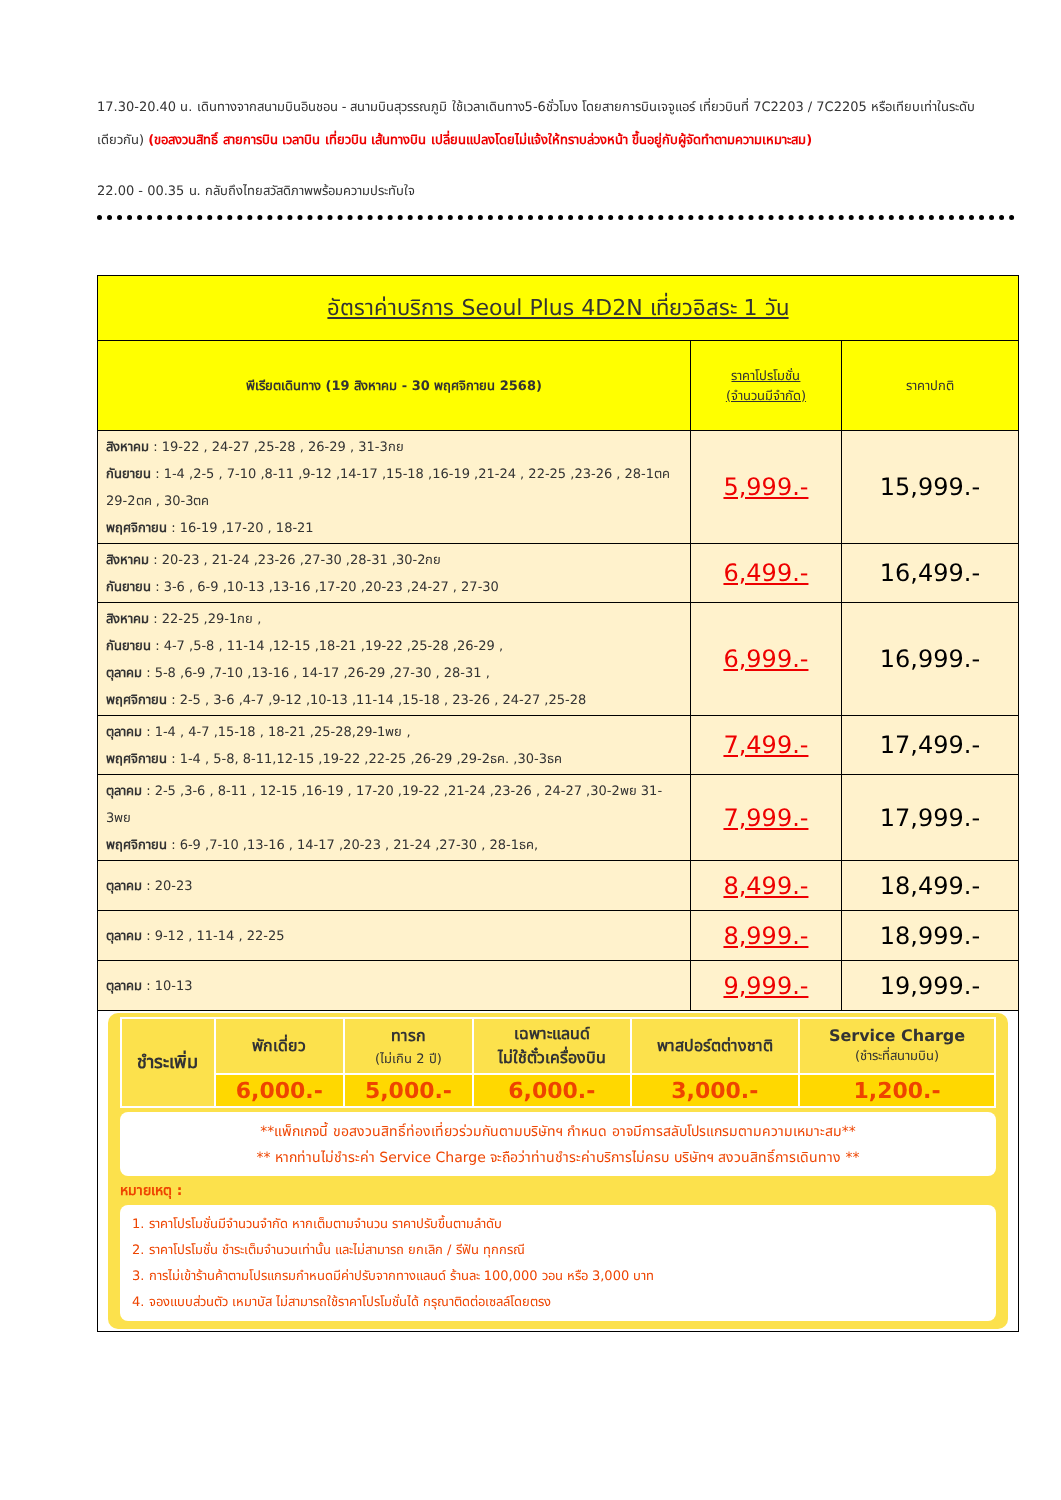17.30-20.40 น. เดินทางจากสนามบินอินชอน - สนามบินสุวรรณภูมิ ใช้เวลาเดินทาง5-6ชั่วโมง โดยสายการบินเจจูแอร์ เที่ยวบินที่ 7C2203 / 7C2205 หรือเทียบเท่าในระดับเดียวกัน) (ขอสงวนสิทธิ์ สายการบิน เวลาบิน เที่ยวบิน เส้นทางบิน เปลี่ยนแปลงโดยไม่แจ้งให้ทราบล่วงหน้า ขึ้นอยู่กับผู้จัดทำตามความเหมาะสม)
22.00 - 00.35 น. กลับถึงไทยสวัสดิภาพพร้อมความประทับใจ
| อัตราค่าบริการ Seoul Plus 4D2N เที่ยวอิสระ 1 วัน | | |
| --- | --- | --- |
| พีเรียตเดินทาง (19 สิงหาคม - 30 พฤศจิกายน 2568) | ราคาโปรโมชั่น (จำนวนมีจำกัด) | ราคาปกติ |
| สิงหาคม : 19-22 , 24-27 ,25-28 , 26-29 , 31-3กย กันยายน : 1-4 ,2-5 , 7-10 ,8-11 ,9-12 ,14-17 ,15-18 ,16-19 ,21-24 , 22-25 ,23-26 , 28-1ตค 29-2ตค , 30-3ตค พฤศจิกายน : 16-19 ,17-20 , 18-21 | 5,999.- | 15,999.- |
| สิงหาคม : 20-23 , 21-24 ,23-26 ,27-30 ,28-31 ,30-2กย กันยายน : 3-6 , 6-9 ,10-13 ,13-16 ,17-20 ,20-23 ,24-27 , 27-30 | 6,499.- | 16,499.- |
| สิงหาคม : 22-25 ,29-1กย , กันยายน : 4-7 ,5-8 , 11-14 ,12-15 ,18-21 ,19-22 ,25-28 ,26-29 , ตุลาคม : 5-8 ,6-9 ,7-10 ,13-16 , 14-17 ,26-29 ,27-30 , 28-31 , พฤศจิกายน : 2-5 , 3-6 ,4-7 ,9-12 ,10-13 ,11-14 ,15-18 , 23-26 , 24-27 ,25-28 | 6,999.- | 16,999.- |
| ตุลาคม : 1-4 , 4-7 ,15-18 , 18-21 ,25-28,29-1พย , พฤศจิกายน : 1-4 , 5-8, 8-11,12-15 ,19-22 ,22-25 ,26-29 ,29-2ธค. ,30-3ธค | 7,499.- | 17,499.- |
| ตุลาคม : 2-5 ,3-6 , 8-11 , 12-15 ,16-19 , 17-20 ,19-22 ,21-24 ,23-26 , 24-27 ,30-2พย 31-3พย พฤศจิกายน : 6-9 ,7-10 ,13-16 , 14-17 ,20-23 , 21-24 ,27-30 , 28-1ธค, | 7,999.- | 17,999.- |
| ตุลาคม : 20-23 | 8,499.- | 18,499.- |
| ตุลาคม : 9-12 , 11-14 , 22-25 | 8,999.- | 18,999.- |
| ตุลาคม : 10-13 | 9,999.- | 19,999.- |
| / ชำระเพิ่ม / พักเดี่ยว / ทารก (ไม่เกิน 2 ปี) / เฉพาะแลนด์ ไม่ใช้ตั๋วเครื่องบิน / พาสปอร์ตต่างชาติ / Service Charge (ชำระที่สนามบิน) / / / 6,000.- / 5,000.- / 6,000.- / 3,000.- / 1,200.- / **แพ็กเกจนี้ ขอสงวนสิทธิ์ท่องเที่ยวร่วมกันตามบริษัทฯ กำหนด อาจมีการสลับโปรแกรมตามความเหมาะสม** ** หากท่านไม่ชำระค่า Service Charge จะถือว่าท่านชำระค่าบริการไม่ครบ บริษัทฯ สงวนสิทธิ์การเดินทาง ** หมายเหตุ : 1. ราคาโปรโมชั่นมีจำนวนจำกัด หากเต็มตามจำนวน ราคาปรับขึ้นตามลำดับ 2. ราคาโปรโมชั่น ชำระเต็มจำนวนเท่านั้น และไม่สามารถ ยกเลิก / รีฟัน ทุกกรณี 3. การไม่เข้าร้านค้าตามโปรแกรมกำหนดมีค่าปรับจากทางแลนด์ ร้านละ 100,000 วอน หรือ 3,000 บาท 4. จองแบบส่วนตัว เหมาบัส ไม่สามารถใช้ราคาโปรโมชั่นได้ กรุณาติดต่อเซลล์โดยตรง | | |